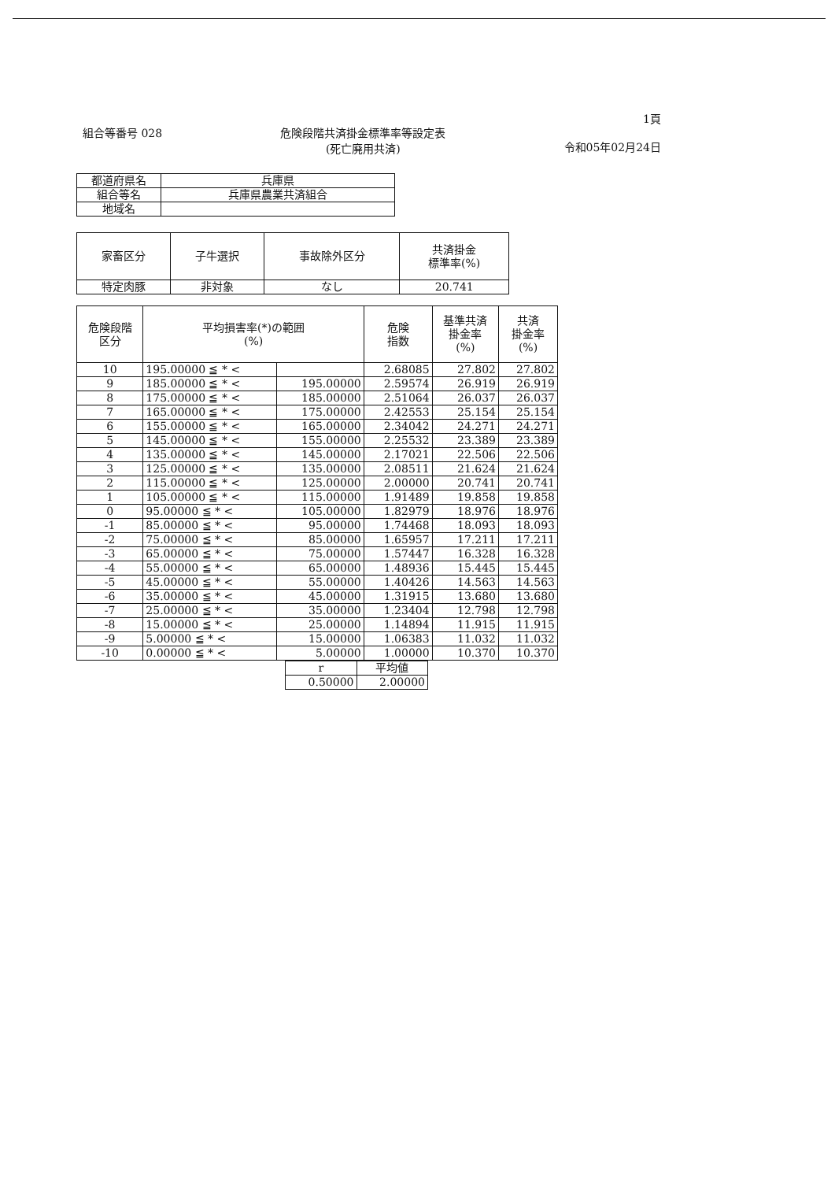組合等番号 028 危険段階共済掛金標準率等設定表
(死亡廃用共済)
1頁
令和05年02月24日
| 都道府県名 | 兵庫県 |
| 組合等名 | 兵庫県農業共済組合 |
| 地域名 | |
| 家畜区分 | 子牛選択 | 事故除外区分 | 共済掛金 標準率(%) |
| --- | --- | --- | --- |
| 特定肉豚 | 非対象 | なし | 20.741 |
| 危険段階 区分 | 平均損害率(*)の範囲 (%) | | 危険 指数 | 基準共済 掛金率 (%) | 共済 掛金率 (%) |
| --- | --- | --- | --- | --- | --- |
| 10 | 195.00000 ≦ * < | | 2.68085 | 27.802 | 27.802 |
| 9 | 185.00000 ≦ * < | 195.00000 | 2.59574 | 26.919 | 26.919 |
| 8 | 175.00000 ≦ * < | 185.00000 | 2.51064 | 26.037 | 26.037 |
| 7 | 165.00000 ≦ * < | 175.00000 | 2.42553 | 25.154 | 25.154 |
| 6 | 155.00000 ≦ * < | 165.00000 | 2.34042 | 24.271 | 24.271 |
| 5 | 145.00000 ≦ * < | 155.00000 | 2.25532 | 23.389 | 23.389 |
| 4 | 135.00000 ≦ * < | 145.00000 | 2.17021 | 22.506 | 22.506 |
| 3 | 125.00000 ≦ * < | 135.00000 | 2.08511 | 21.624 | 21.624 |
| 2 | 115.00000 ≦ * < | 125.00000 | 2.00000 | 20.741 | 20.741 |
| 1 | 105.00000 ≦ * < | 115.00000 | 1.91489 | 19.858 | 19.858 |
| 0 | 95.00000 ≦ * < | 105.00000 | 1.82979 | 18.976 | 18.976 |
| -1 | 85.00000 ≦ * < | 95.00000 | 1.74468 | 18.093 | 18.093 |
| -2 | 75.00000 ≦ * < | 85.00000 | 1.65957 | 17.211 | 17.211 |
| -3 | 65.00000 ≦ * < | 75.00000 | 1.57447 | 16.328 | 16.328 |
| -4 | 55.00000 ≦ * < | 65.00000 | 1.48936 | 15.445 | 15.445 |
| -5 | 45.00000 ≦ * < | 55.00000 | 1.40426 | 14.563 | 14.563 |
| -6 | 35.00000 ≦ * < | 45.00000 | 1.31915 | 13.680 | 13.680 |
| -7 | 25.00000 ≦ * < | 35.00000 | 1.23404 | 12.798 | 12.798 |
| -8 | 15.00000 ≦ * < | 25.00000 | 1.14894 | 11.915 | 11.915 |
| -9 | 5.00000 ≦ * < | 15.00000 | 1.06383 | 11.032 | 11.032 |
| -10 | 0.00000 ≦ * < | 5.00000 | 1.00000 | 10.370 | 10.370 |
| r | 平均値 |
| 0.50000 | 2.00000 |